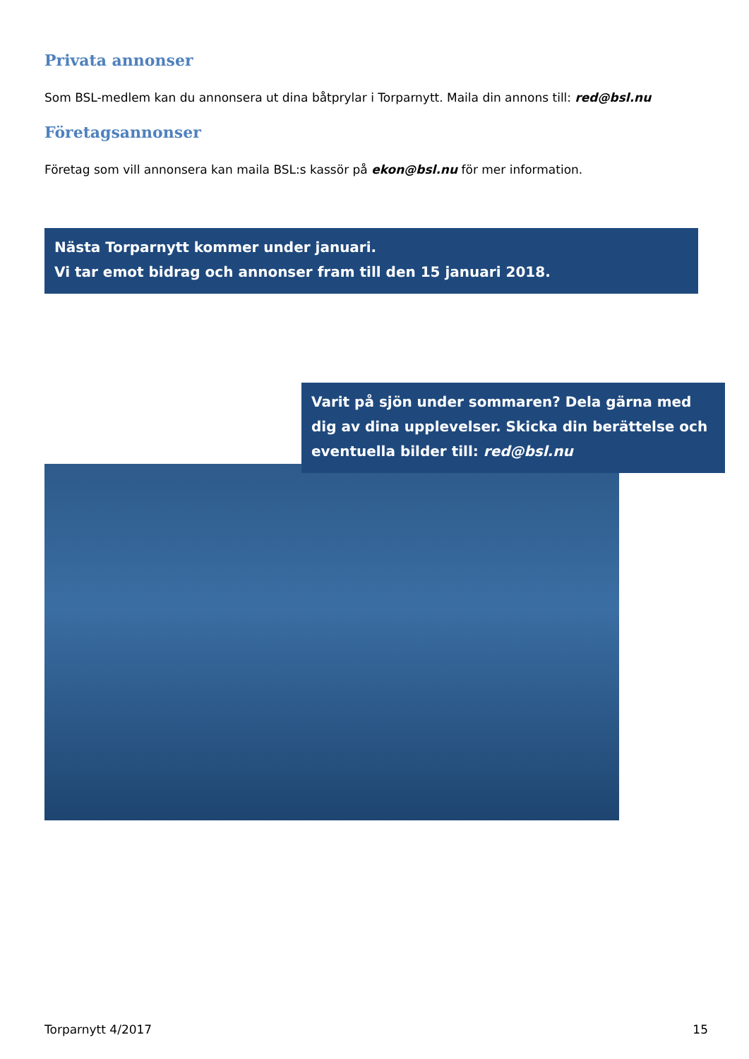Privata annonser
Som BSL-medlem kan du annonsera ut dina båtprylar i Torparnytt. Maila din annons till: red@bsl.nu
Företagsannonser
Företag som vill annonsera kan maila BSL:s kassör på ekon@bsl.nu för mer information.
Nästa Torparnytt kommer under januari.
Vi tar emot bidrag och annonser fram till den 15 januari 2018.
Varit på sjön under sommaren? Dela gärna med dig av dina upplevelser. Skicka din berättelse och eventuella bilder till: red@bsl.nu
Torparnytt 4/2017 15